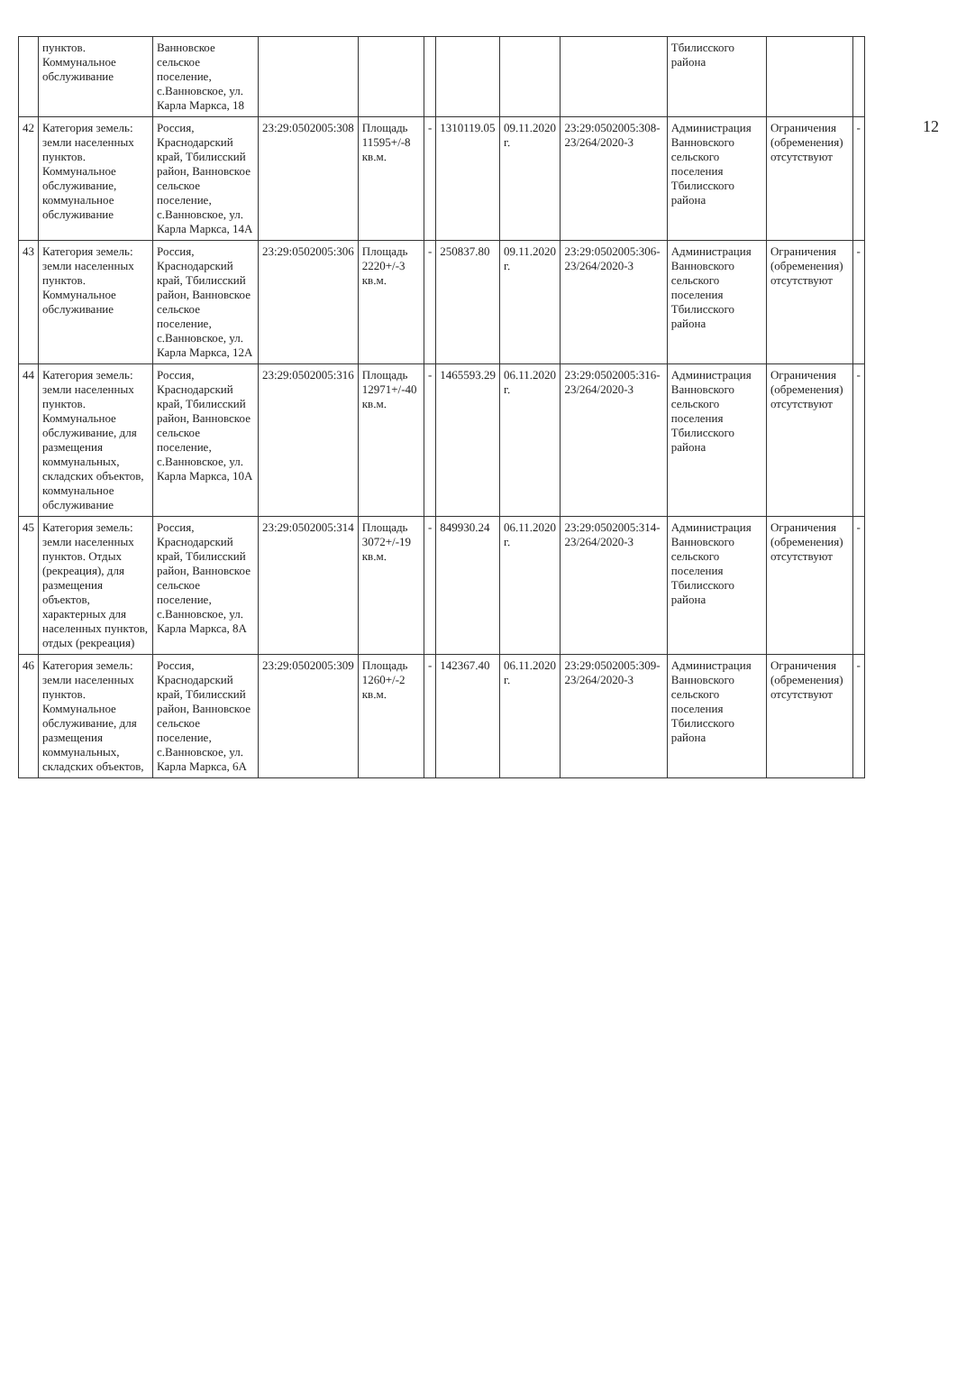12
| | пунктов. Коммунальное обслуживание | Ванновское сельское поселение, с.Ванновское, ул. Карла Маркса, 18 | | | | | | | Тбилисского района | | |
| 42 | Категория земель: земли населенных пунктов. Коммунальное обслуживание, коммунальное обслуживание | Россия, Краснодарский край, Тбилисский район, Ванновское сельское поселение, с.Ванновское, ул. Карла Маркса, 14А | 23:29:0502005:308 | Площадь 11595+/-8 кв.м. | - | 1310119.05 | 09.11.2020 г. | 23:29:0502005:308-23/264/2020-3 | Администрация Ванновского сельского поселения Тбилисского района | Ограничения (обременения) отсутствуют | - |
| 43 | Категория земель: земли населенных пунктов. Коммунальное обслуживание | Россия, Краснодарский край, Тбилисский район, Ванновское сельское поселение, с.Ванновское, ул. Карла Маркса, 12А | 23:29:0502005:306 | Площадь 2220+/-3 кв.м. | - | 250837.80 | 09.11.2020 г. | 23:29:0502005:306-23/264/2020-3 | Администрация Ванновского сельского поселения Тбилисского района | Ограничения (обременения) отсутствуют | - |
| 44 | Категория земель: земли населенных пунктов. Коммунальное обслуживание, для размещения коммунальных, складских объектов, коммунальное обслуживание | Россия, Краснодарский край, Тбилисский район, Ванновское сельское поселение, с.Ванновское, ул. Карла Маркса, 10А | 23:29:0502005:316 | Площадь 12971+/-40 кв.м. | - | 1465593.29 | 06.11.2020 г. | 23:29:0502005:316-23/264/2020-3 | Администрация Ванновского сельского поселения Тбилисского района | Ограничения (обременения) отсутствуют | - |
| 45 | Категория земель: земли населенных пунктов. Отдых (рекреация), для размещения объектов, характерных для населенных пунктов, отдых (рекреация) | Россия, Краснодарский край, Тбилисский район, Ванновское сельское поселение, с.Ванновское, ул. Карла Маркса, 8А | 23:29:0502005:314 | Площадь 3072+/-19 кв.м. | - | 849930.24 | 06.11.2020 г. | 23:29:0502005:314-23/264/2020-3 | Администрация Ванновского сельского поселения Тбилисского района | Ограничения (обременения) отсутствуют | - |
| 46 | Категория земель: земли населенных пунктов. Коммунальное обслуживание, для размещения коммунальных, складских объектов, | Россия, Краснодарский край, Тбилисский район, Ванновское сельское поселение, с.Ванновское, ул. Карла Маркса, 6А | 23:29:0502005:309 | Площадь 1260+/-2 кв.м. | - | 142367.40 | 06.11.2020 г. | 23:29:0502005:309-23/264/2020-3 | Администрация Ванновского сельского поселения Тбилисского района | Ограничения (обременения) отсутствуют | - |